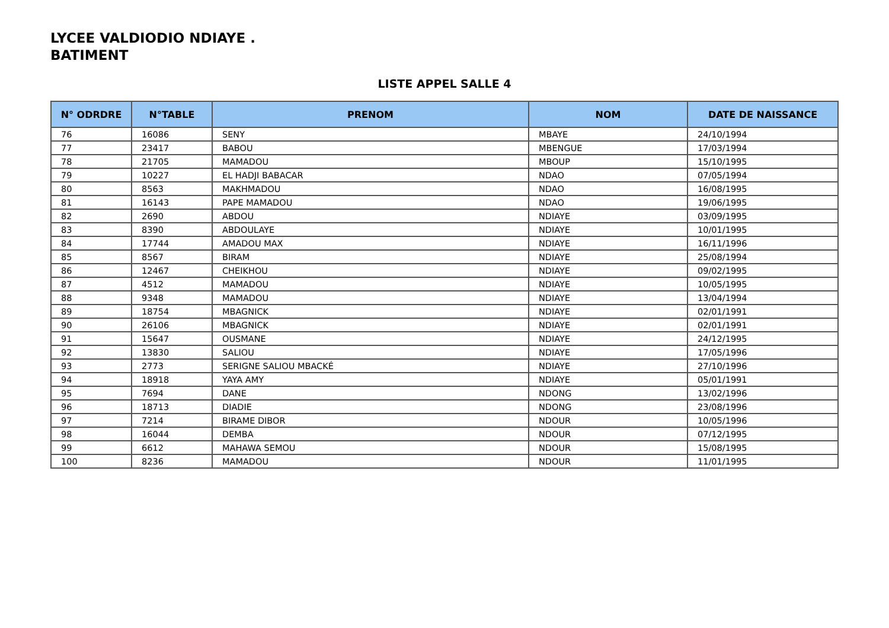LYCEE VALDIODIO NDIAYE .
BATIMENT
LISTE APPEL SALLE 4
| N° ODRDRE | N°TABLE | PRENOM | NOM | DATE DE NAISSANCE |
| --- | --- | --- | --- | --- |
| 76 | 16086 | SENY | MBAYE | 24/10/1994 |
| 77 | 23417 | BABOU | MBENGUE | 17/03/1994 |
| 78 | 21705 | MAMADOU | MBOUP | 15/10/1995 |
| 79 | 10227 | EL HADJI BABACAR | NDAO | 07/05/1994 |
| 80 | 8563 | MAKHMADOU | NDAO | 16/08/1995 |
| 81 | 16143 | PAPE MAMADOU | NDAO | 19/06/1995 |
| 82 | 2690 | ABDOU | NDIAYE | 03/09/1995 |
| 83 | 8390 | ABDOULAYE | NDIAYE | 10/01/1995 |
| 84 | 17744 | AMADOU MAX | NDIAYE | 16/11/1996 |
| 85 | 8567 | BIRAM | NDIAYE | 25/08/1994 |
| 86 | 12467 | CHEIKHOU | NDIAYE | 09/02/1995 |
| 87 | 4512 | MAMADOU | NDIAYE | 10/05/1995 |
| 88 | 9348 | MAMADOU | NDIAYE | 13/04/1994 |
| 89 | 18754 | MBAGNICK | NDIAYE | 02/01/1991 |
| 90 | 26106 | MBAGNICK | NDIAYE | 02/01/1991 |
| 91 | 15647 | OUSMANE | NDIAYE | 24/12/1995 |
| 92 | 13830 | SALIOU | NDIAYE | 17/05/1996 |
| 93 | 2773 | SERIGNE SALIOU MBACKÉ | NDIAYE | 27/10/1996 |
| 94 | 18918 | YAYA AMY | NDIAYE | 05/01/1991 |
| 95 | 7694 | DANE | NDONG | 13/02/1996 |
| 96 | 18713 | DIADIE | NDONG | 23/08/1996 |
| 97 | 7214 | BIRAME DIBOR | NDOUR | 10/05/1996 |
| 98 | 16044 | DEMBA | NDOUR | 07/12/1995 |
| 99 | 6612 | MAHAWA SEMOU | NDOUR | 15/08/1995 |
| 100 | 8236 | MAMADOU | NDOUR | 11/01/1995 |